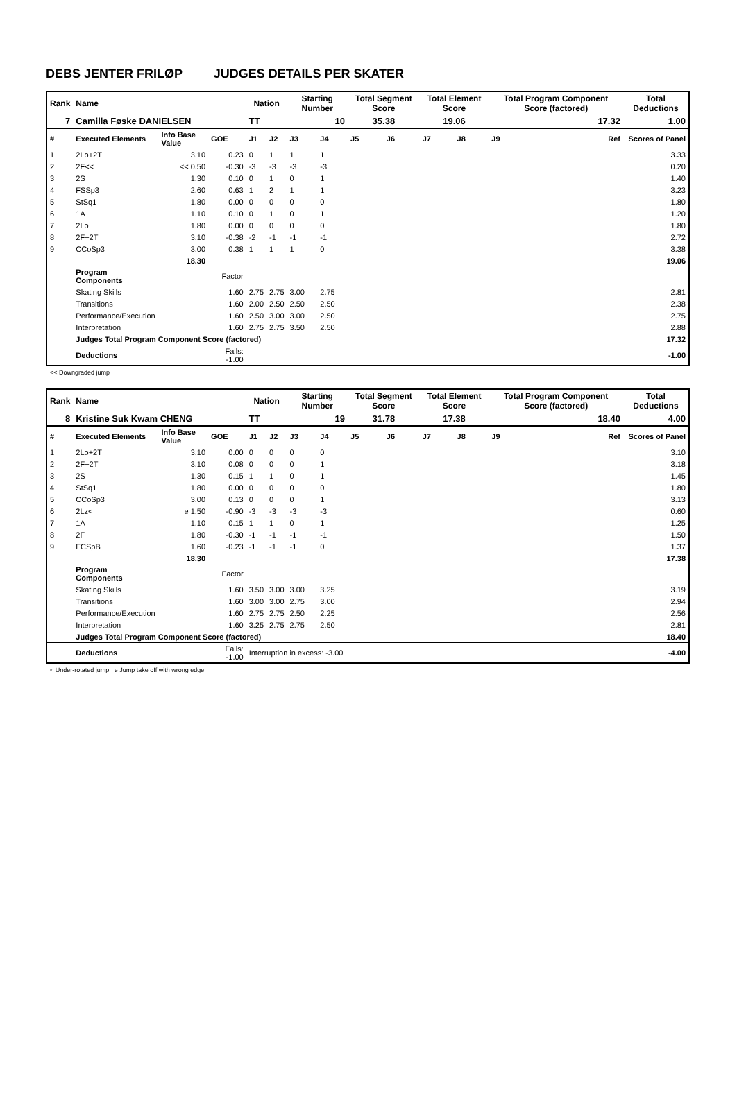DEBS JENTER FRILØP JUDGES DETAILS PER SKATER
| Rank | Name | | | Nation | | Starting Number | | Total Segment Score | | Total Element Score | | Total Program Component Score (factored) | | Total Deductions |
| --- | --- | --- | --- | --- | --- | --- | --- | --- | --- | --- | --- | --- | --- | --- |
| 7 | Camilla Føske DANIELSEN | | | TT | | 10 | | 35.38 | | 19.06 | | 17.32 | | 1.00 |
| # | Executed Elements | Info Base Value | GOE | J1 | J2 | J3 | J4 | J5 | J6 | J7 | J8 | J9 | Ref | Scores of Panel |
| 1 | 2Lo+2T | 3.10 | 0.23 | 0 | 1 | 1 | 1 | | | | | | | 3.33 |
| 2 | 2F<< | << 0.50 | -0.30 | -3 | -3 | -3 | -3 | | | | | | | 0.20 |
| 3 | 2S | 1.30 | 0.10 | 0 | 1 | 0 | 1 | | | | | | | 1.40 |
| 4 | FSSp3 | 2.60 | 0.63 | 1 | 2 | 1 | 1 | | | | | | | 3.23 |
| 5 | StSq1 | 1.80 | 0.00 | 0 | 0 | 0 | 0 | | | | | | | 1.80 |
| 6 | 1A | 1.10 | 0.10 | 0 | 1 | 0 | 1 | | | | | | | 1.20 |
| 7 | 2Lo | 1.80 | 0.00 | 0 | 0 | 0 | 0 | | | | | | | 1.80 |
| 8 | 2F+2T | 3.10 | -0.38 | -2 | -1 | -1 | -1 | | | | | | | 2.72 |
| 9 | CCoSp3 | 3.00 | 0.38 | 1 | 1 | 1 | 0 | | | | | | | 3.38 |
| | | 18.30 | | | | | | | | | | | | 19.06 |
| | Program Components | | Factor | | | | | | | | | | | |
| | Skating Skills | | 1.60 | 2.75 | 2.75 | 3.00 | 2.75 | | | | | | | 2.81 |
| | Transitions | | 1.60 | 2.00 | 2.50 | 2.50 | 2.50 | | | | | | | 2.38 |
| | Performance/Execution | | 1.60 | 2.50 | 3.00 | 3.00 | 2.50 | | | | | | | 2.75 |
| | Interpretation | | 1.60 | 2.75 | 2.75 | 3.50 | 2.50 | | | | | | | 2.88 |
| | Judges Total Program Component Score (factored) | | | | | | | | | | | | | 17.32 |
| | Deductions | | Falls: -1.00 | | | | | | | | | | | -1.00 |
<< Downgraded jump
| Rank | Name | | | Nation | | Starting Number | | Total Segment Score | | Total Element Score | | Total Program Component Score (factored) | | Total Deductions |
| --- | --- | --- | --- | --- | --- | --- | --- | --- | --- | --- | --- | --- | --- | --- |
| 8 | Kristine Suk Kwam CHENG | | | TT | | 19 | | 31.78 | | 17.38 | | 18.40 | | 4.00 |
| # | Executed Elements | Info Base Value | GOE | J1 | J2 | J3 | J4 | J5 | J6 | J7 | J8 | J9 | Ref | Scores of Panel |
| 1 | 2Lo+2T | 3.10 | 0.00 | 0 | 0 | 0 | 0 | | | | | | | 3.10 |
| 2 | 2F+2T | 3.10 | 0.08 | 0 | 0 | 0 | 1 | | | | | | | 3.18 |
| 3 | 2S | 1.30 | 0.15 | 1 | 1 | 0 | 1 | | | | | | | 1.45 |
| 4 | StSq1 | 1.80 | 0.00 | 0 | 0 | 0 | 0 | | | | | | | 1.80 |
| 5 | CCoSp3 | 3.00 | 0.13 | 0 | 0 | 0 | 1 | | | | | | | 3.13 |
| 6 | 2Lz< | e 1.50 | -0.90 | -3 | -3 | -3 | -3 | | | | | | | 0.60 |
| 7 | 1A | 1.10 | 0.15 | 1 | 1 | 0 | 1 | | | | | | | 1.25 |
| 8 | 2F | 1.80 | -0.30 | -1 | -1 | -1 | -1 | | | | | | | 1.50 |
| 9 | FCSpB | 1.60 | -0.23 | -1 | -1 | -1 | 0 | | | | | | | 1.37 |
| | | 18.30 | | | | | | | | | | | | 17.38 |
| | Program Components | | Factor | | | | | | | | | | | |
| | Skating Skills | | 1.60 | 3.50 | 3.00 | 3.00 | 3.25 | | | | | | | 3.19 |
| | Transitions | | 1.60 | 3.00 | 3.00 | 2.75 | 3.00 | | | | | | | 2.94 |
| | Performance/Execution | | 1.60 | 2.75 | 2.75 | 2.50 | 2.25 | | | | | | | 2.56 |
| | Interpretation | | 1.60 | 3.25 | 2.75 | 2.75 | 2.50 | | | | | | | 2.81 |
| | Judges Total Program Component Score (factored) | | | | | | | | | | | | | 18.40 |
| | Deductions | | Falls: -1.00 | Interruption in excess: -3.00 | | | | | | | | | | -4.00 |
< Under-rotated jump e Jump take off with wrong edge